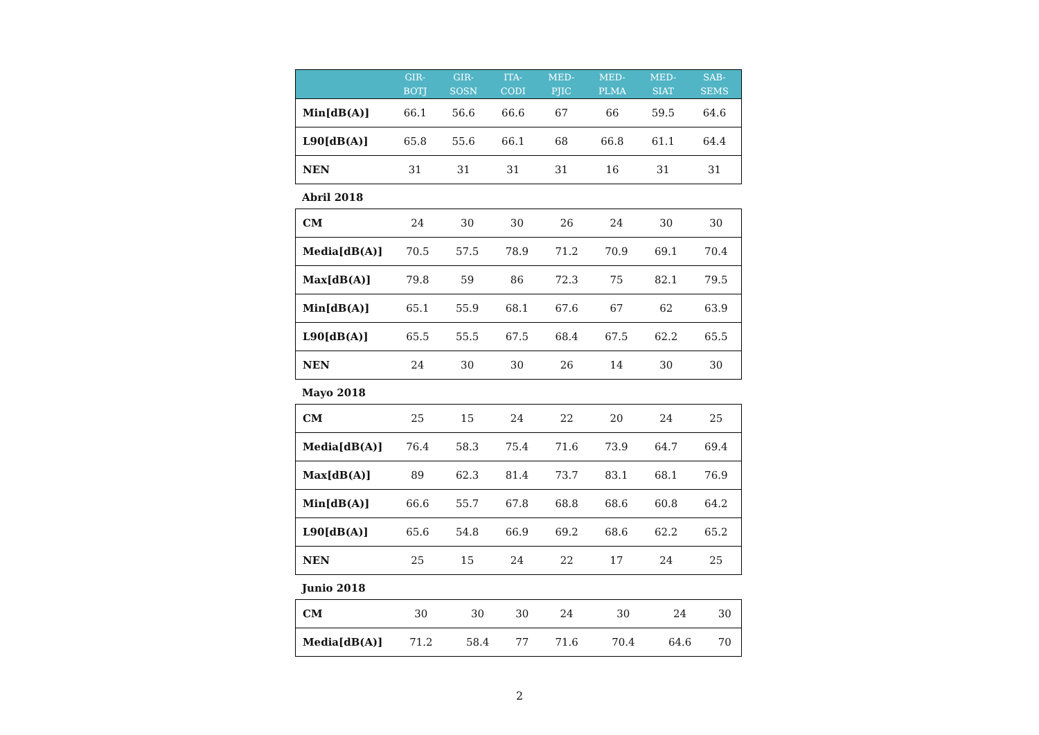| | GIR- BOTJ | GIR- SOSN | ITA- CODI | MED- PJIC | MED- PLMA | MED- SIAT | SAB- SEMS |
| --- | --- | --- | --- | --- | --- | --- | --- |
| Min[dB(A)] | 66.1 | 56.6 | 66.6 | 67 | 66 | 59.5 | 64.6 |
| L90[dB(A)] | 65.8 | 55.6 | 66.1 | 68 | 66.8 | 61.1 | 64.4 |
| NEN | 31 | 31 | 31 | 31 | 16 | 31 | 31 |
Abril 2018
| CM | 24 | 30 | 30 | 26 | 24 | 30 | 30 |
| Media[dB(A)] | 70.5 | 57.5 | 78.9 | 71.2 | 70.9 | 69.1 | 70.4 |
| Max[dB(A)] | 79.8 | 59 | 86 | 72.3 | 75 | 82.1 | 79.5 |
| Min[dB(A)] | 65.1 | 55.9 | 68.1 | 67.6 | 67 | 62 | 63.9 |
| L90[dB(A)] | 65.5 | 55.5 | 67.5 | 68.4 | 67.5 | 62.2 | 65.5 |
| NEN | 24 | 30 | 30 | 26 | 14 | 30 | 30 |
Mayo 2018
| CM | 25 | 15 | 24 | 22 | 20 | 24 | 25 |
| Media[dB(A)] | 76.4 | 58.3 | 75.4 | 71.6 | 73.9 | 64.7 | 69.4 |
| Max[dB(A)] | 89 | 62.3 | 81.4 | 73.7 | 83.1 | 68.1 | 76.9 |
| Min[dB(A)] | 66.6 | 55.7 | 67.8 | 68.8 | 68.6 | 60.8 | 64.2 |
| L90[dB(A)] | 65.6 | 54.8 | 66.9 | 69.2 | 68.6 | 62.2 | 65.2 |
| NEN | 25 | 15 | 24 | 22 | 17 | 24 | 25 |
Junio 2018
| CM | 30 | 30 | 30 | 24 | 30 | 24 | 30 |
| Media[dB(A)] | 71.2 | 58.4 | 77 | 71.6 | 70.4 | 64.6 | 70 |
2